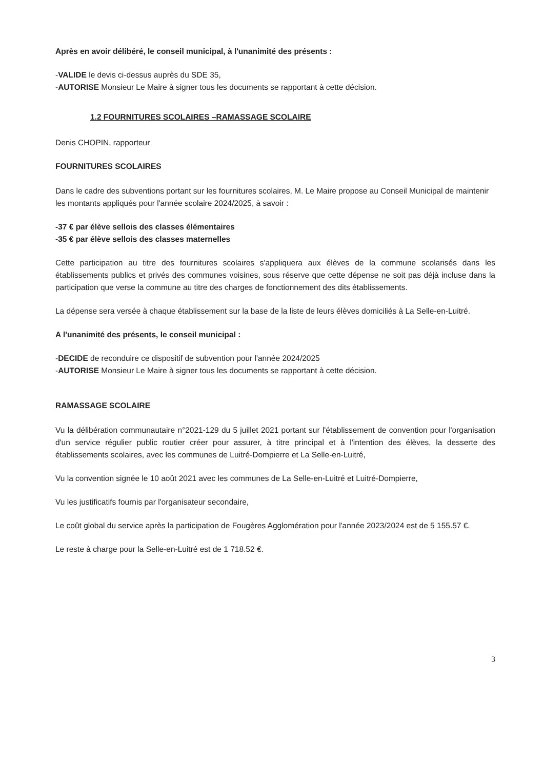Après en avoir délibéré, le conseil municipal, à l'unanimité des présents :
-VALIDE le devis ci-dessus auprès du SDE 35,
-AUTORISE Monsieur Le Maire à signer tous les documents se rapportant à cette décision.
1.2 FOURNITURES SCOLAIRES –RAMASSAGE SCOLAIRE
Denis CHOPIN, rapporteur
FOURNITURES SCOLAIRES
Dans le cadre des subventions portant sur les fournitures scolaires, M. Le Maire propose au Conseil Municipal de maintenir les montants appliqués pour l'année scolaire 2024/2025, à savoir :
-37 € par élève sellois des classes élémentaires
-35 € par élève sellois des classes maternelles
Cette participation au titre des fournitures scolaires s'appliquera aux élèves de la commune scolarisés dans les établissements publics et privés des communes voisines, sous réserve que cette dépense ne soit pas déjà incluse dans la participation que verse la commune au titre des charges de fonctionnement des dits établissements.
La dépense sera versée à chaque établissement sur la base de la liste de leurs élèves domiciliés à La Selle-en-Luitré.
A l'unanimité des présents, le conseil municipal :
-DECIDE de reconduire ce dispositif de subvention pour l'année 2024/2025
-AUTORISE Monsieur Le Maire à signer tous les documents se rapportant à cette décision.
RAMASSAGE SCOLAIRE
Vu la délibération communautaire n°2021-129 du 5 juillet 2021 portant sur l'établissement de convention pour l'organisation d'un service régulier public routier créer pour assurer, à titre principal et à l'intention des élèves, la desserte des établissements scolaires, avec les communes de Luitré-Dompierre et La Selle-en-Luitré,
Vu la convention signée le 10 août 2021 avec les communes de La Selle-en-Luitré et Luitré-Dompierre,
Vu les justificatifs fournis par l'organisateur secondaire,
Le coût global du service après la participation de Fougères Agglomération pour l'année 2023/2024 est de 5 155.57 €.
Le reste à charge pour la Selle-en-Luitré est de 1 718.52 €.
3